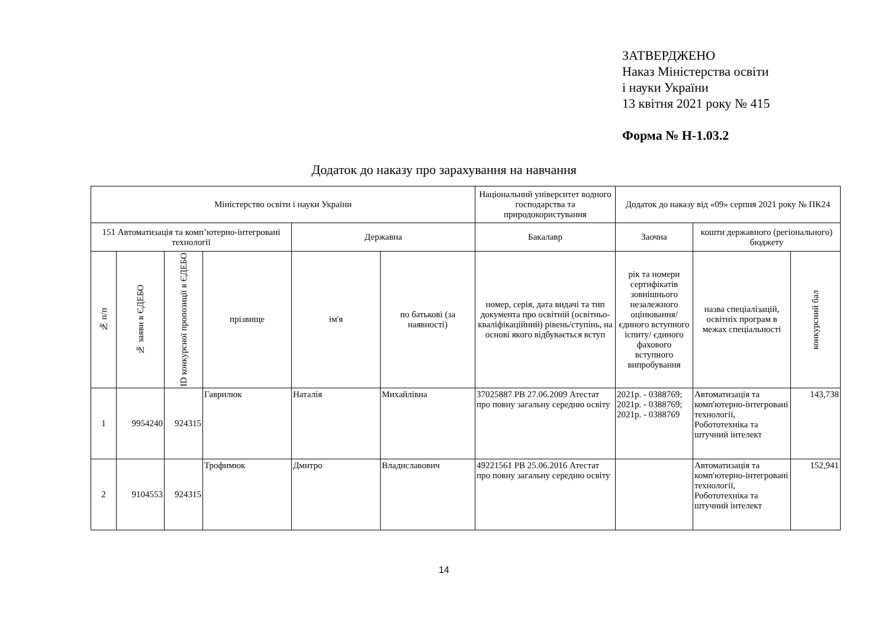ЗАТВЕРДЖЕНО
Наказ Міністерства освіти
і науки України
13 квітня 2021 року № 415
Форма № Н-1.03.2
Додаток до наказу про зарахування на навчання
| Міністерство освіти і науки України | | | | | | Національний університет водного господарства та природокористування | Додаток до наказу від «09» серпня 2021 року № ПК24 | | |
| 151 Автоматизація та комп’ютерно-інтегровані технології | | | | Державна | | Бакалавр | Заочна | кошти державного (регіонального) бюджету | |
| № п/п | № заяви в ЄДЕБО | ID конкурсної пропозиції в ЄДЕБО | прізвище | ім'я | по батькові (за наявності) | номер, серія, дата видачі та тип документа про освітній (освітньо-кваліфікаційний) рівень/ступінь, на основі якого відбувається вступ | рік та номери сертифікатів зовнішнього незалежного оцінювання/ єдиного вступного іспиту/ єдиного фахового вступного випробування | назва спеціалізацій, освітніх програм в межах спеціальності | конкурсний бал |
| 1 | 9954240 | 924315 | Гаврилюк | Наталія | Михайлівна | 37025887 PB 27.06.2009 Атестат про повну загальну середню освіту | 2021р. - 0388769; 2021р. - 0388769; 2021р. - 0388769 | Автоматизація та комп'ютерно-інтегровані технології, Робототехніка та штучний інтелект | 143,738 |
| 2 | 9104553 | 924315 | Трофимюк | Дмитро | Владиславович | 49221561 PB 25.06.2016 Атестат про повну загальну середню освіту | | Автоматизація та комп'ютерно-інтегровані технології, Робототехніка та штучний інтелект | 152,941 |
14